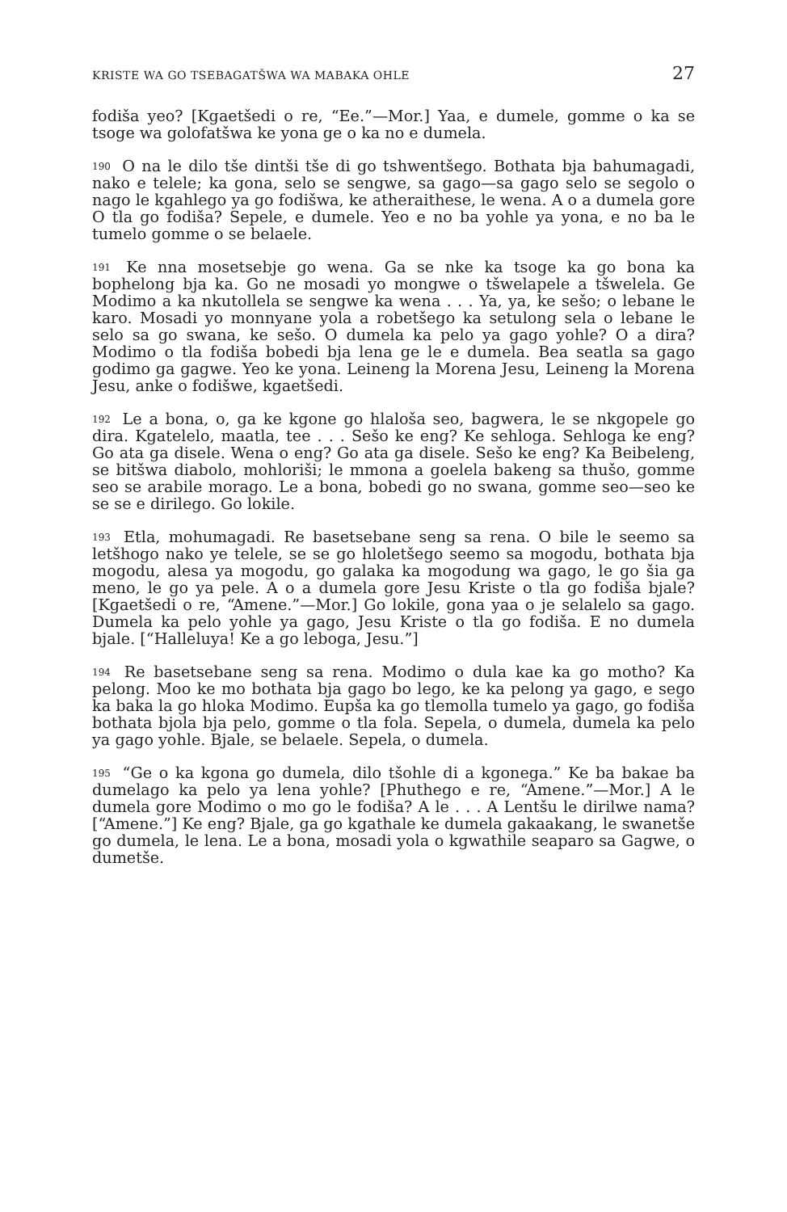KRISTE WA GO TSEBAGATŠWA WA MABAKA OHLE 27
fodiša yeo? [Kgaetšedi o re, “Ee.”—Mor.] Yaa, e dumele, gomme o ka se tsoge wa golofatšwa ke yona ge o ka no e dumela.
<sup>190</sup> O na le dilo tše dintši tše di go tshwentšego. Bothata bja bahumagadi, nako e telele; ka gona, selo se sengwe, sa gago—sa gago selo se segolo o nago le kgahlego ya go fodišwa, ke atheraithese, le wena. A o a dumela gore O tla go fodiša? Sepele, e dumele. Yeo e no ba yohle ya yona, e no ba le tumelo gomme o se belaele.
<sup>191</sup> Ke nna mosetsebje go wena. Ga se nke ka tsoge ka go bona ka bophelong bja ka. Go ne mosadi yo mongwe o tšwelapele a tšwelela. Ge Modimo a ka nkutollela se sengwe ka wena . . . Ya, ya, ke sešo; o lebane le karo. Mosadi yo monnyane yola a robetšego ka setulong sela o lebane le selo sa go swana, ke sešo. O dumela ka pelo ya gago yohle? O a dira? Modimo o tla fodiša bobedi bja lena ge le e dumela. Bea seatla sa gago godimo ga gagwe. Yeo ke yona. Leineng la Morena Jesu, Leineng la Morena Jesu, anke o fodišwe, kgaetšedi.
<sup>192</sup> Le a bona, o, ga ke kgone go hlaloša seo, bagwera, le se nkgopele go dira. Kgatelelo, maatla, tee . . . Sešo ke eng? Ke sehloga. Sehloga ke eng? Go ata ga disele. Wena o eng? Go ata ga disele. Sešo ke eng? Ka Beibeleng, se bitšwa diabolo, mohloriši; le mmona a goelela bakeng sa thušo, gomme seo se arabile morago. Le a bona, bobedi go no swana, gomme seo—seo ke se se e dirilego. Go lokile.
<sup>193</sup> Etla, mohumagadi. Re basetsebane seng sa rena. O bile le seemo sa letšhogo nako ye telele, se se go hloletšego seemo sa mogodu, bothata bja mogodu, alesa ya mogodu, go galaka ka mogodung wa gago, le go šia ga meno, le go ya pele. A o a dumela gore Jesu Kriste o tla go fodiša bjale? [Kgaetšedi o re, “Amene.”—Mor.] Go lokile, gona yaa o je selalelo sa gago. Dumela ka pelo yohle ya gago, Jesu Kriste o tla go fodiša. E no dumela bjale. [“Halleluya! Ke a go leboga, Jesu.”]
<sup>194</sup> Re basetsebane seng sa rena. Modimo o dula kae ka go motho? Ka pelong. Moo ke mo bothata bja gago bo lego, ke ka pelong ya gago, e sego ka baka la go hloka Modimo. Eupša ka go tlemolla tumelo ya gago, go fodiša bothata bjola bja pelo, gomme o tla fola. Sepela, o dumela, dumela ka pelo ya gago yohle. Bjale, se belaele. Sepela, o dumela.
<sup>195</sup> “Ge o ka kgona go dumela, dilo tšohle di a kgonega.” Ke ba bakae ba dumelago ka pelo ya lena yohle? [Phuthego e re, “Amene.”—Mor.] A le dumela gore Modimo o mo go le fodiša? A le . . . A Lentšu le dirilwe nama? [“Amene.”] Ke eng? Bjale, ga go kgathale ke dumela gakaakang, le swanetše go dumela, le lena. Le a bona, mosadi yola o kgwathile seaparo sa Gagwe, o dumetše.